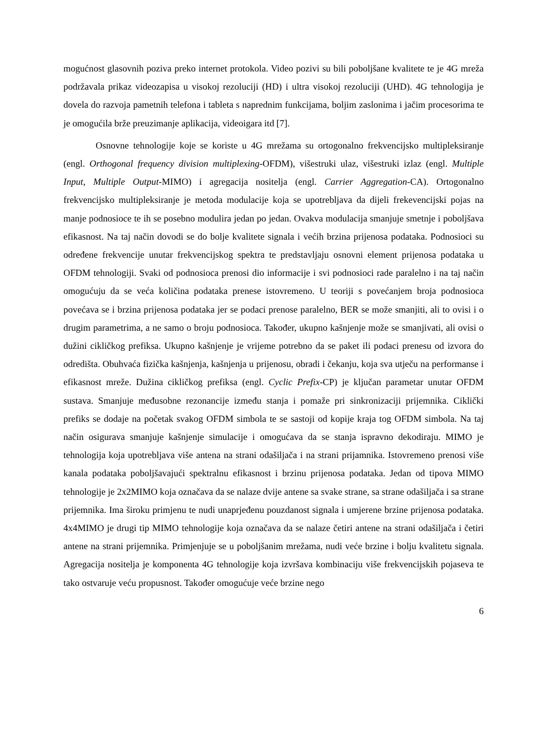mogućnost glasovnih poziva preko internet protokola. Video pozivi su bili poboljšane kvalitete te je 4G mreža podržavala prikaz videozapisa u visokoj rezoluciji (HD) i ultra visokoj rezoluciji (UHD). 4G tehnologija je dovela do razvoja pametnih telefona i tableta s naprednim funkcijama, boljim zaslonima i jačim procesorima te je omogućila brže preuzimanje aplikacija, videoigara itd [7].
Osnovne tehnologije koje se koriste u 4G mrežama su ortogonalno frekvencijsko multipleksiranje (engl. Orthogonal frequency division multiplexing-OFDM), višestruki ulaz, višestruki izlaz (engl. Multiple Input, Multiple Output-MIMO) i agregacija nositelja (engl. Carrier Aggregation-CA). Ortogonalno frekvencijsko multipleksiranje je metoda modulacije koja se upotrebljava da dijeli frekevencijski pojas na manje podnosioce te ih se posebno modulira jedan po jedan. Ovakva modulacija smanjuje smetnje i poboljšava efikasnost. Na taj način dovodi se do bolje kvalitete signala i većih brzina prijenosa podataka. Podnosioci su određene frekvencije unutar frekvencijskog spektra te predstavljaju osnovni element prijenosa podataka u OFDM tehnologiji. Svaki od podnosioca prenosi dio informacije i svi podnosioci rade paralelno i na taj način omogućuju da se veća količina podataka prenese istovremeno. U teoriji s povećanjem broja podnosioca povećava se i brzina prijenosa podataka jer se podaci prenose paralelno, BER se može smanjiti, ali to ovisi i o drugim parametrima, a ne samo o broju podnosioca. Također, ukupno kašnjenje može se smanjivati, ali ovisi o dužini cikličkog prefiksa. Ukupno kašnjenje je vrijeme potrebno da se paket ili podaci prenesu od izvora do odredišta. Obuhvaća fizička kašnjenja, kašnjenja u prijenosu, obradi i čekanju, koja sva utječu na performanse i efikasnost mreže. Dužina cikličkog prefiksa (engl. Cyclic Prefix-CP) je ključan parametar unutar OFDM sustava. Smanjuje međusobne rezonancije između stanja i pomaže pri sinkronizaciji prijemnika. Ciklički prefiks se dodaje na početak svakog OFDM simbola te se sastoji od kopije kraja tog OFDM simbola. Na taj način osigurava smanjuje kašnjenje simulacije i omogućava da se stanja ispravno dekodiraju. MIMO je tehnologija koja upotrebljava više antena na strani odašiljača i na strani prijamnika. Istovremeno prenosi više kanala podataka poboljšavajući spektralnu efikasnost i brzinu prijenosa podataka. Jedan od tipova MIMO tehnologije je 2x2MIMO koja označava da se nalaze dvije antene sa svake strane, sa strane odašiljača i sa strane prijemnika. Ima široku primjenu te nudi unaprjeđenu pouzdanost signala i umjerene brzine prijenosa podataka. 4x4MIMO je drugi tip MIMO tehnologije koja označava da se nalaze četiri antene na strani odašiljača i četiri antene na strani prijemnika. Primjenjuje se u poboljšanim mrežama, nudi veće brzine i bolju kvalitetu signala. Agregacija nositelja je komponenta 4G tehnologije koja izvršava kombinaciju više frekvencijskih pojaseva te tako ostvaruje veću propusnost. Također omogućuje veće brzine nego
6